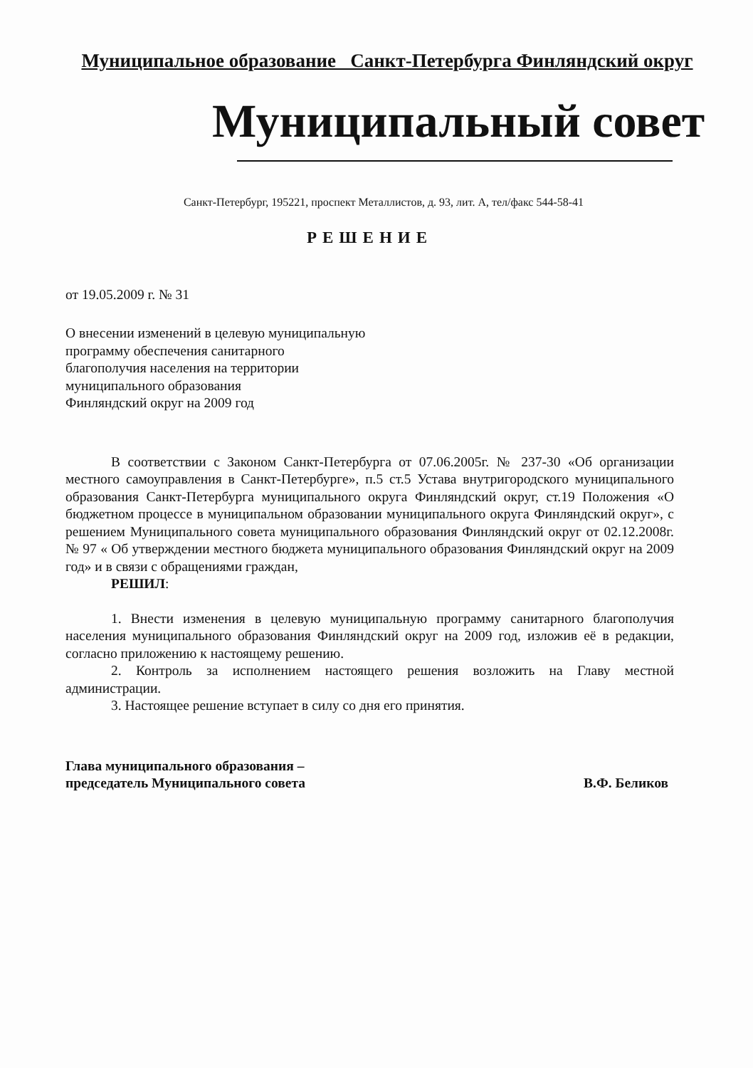Муниципальное образование Санкт-Петербурга Финляндский округ
Муниципальный совет
Санкт-Петербург, 195221, проспект Металлистов, д. 93, лит. А, тел/факс 544-58-41
РЕШЕНИЕ
от 19.05.2009 г. № 31
О внесении изменений в целевую муниципальную
программу обеспечения санитарного
благополучия населения на территории
муниципального образования
Финляндский округ на 2009 год
В соответствии с Законом Санкт-Петербурга от 07.06.2005г. № 237-30 «Об организации местного самоуправления в Санкт-Петербурге», п.5 ст.5 Устава внутригородского муниципального образования Санкт-Петербурга муниципального округа Финляндский округ, ст.19 Положения «О бюджетном процессе в муниципальном образовании муниципального округа Финляндский округ», с решением Муниципального совета муниципального образования Финляндский округ от 02.12.2008г. № 97 « Об утверждении местного бюджета муниципального образования Финляндский округ на 2009 год» и в связи с обращениями граждан,
РЕШИЛ:
1. Внести изменения в целевую муниципальную программу санитарного благополучия населения муниципального образования Финляндский округ на 2009 год, изложив её в редакции, согласно приложению к настоящему решению.
2. Контроль за исполнением настоящего решения возложить на Главу местной администрации.
3. Настоящее решение вступает в силу со дня его принятия.
Глава муниципального образования –
председатель Муниципального совета
В.Ф. Беликов